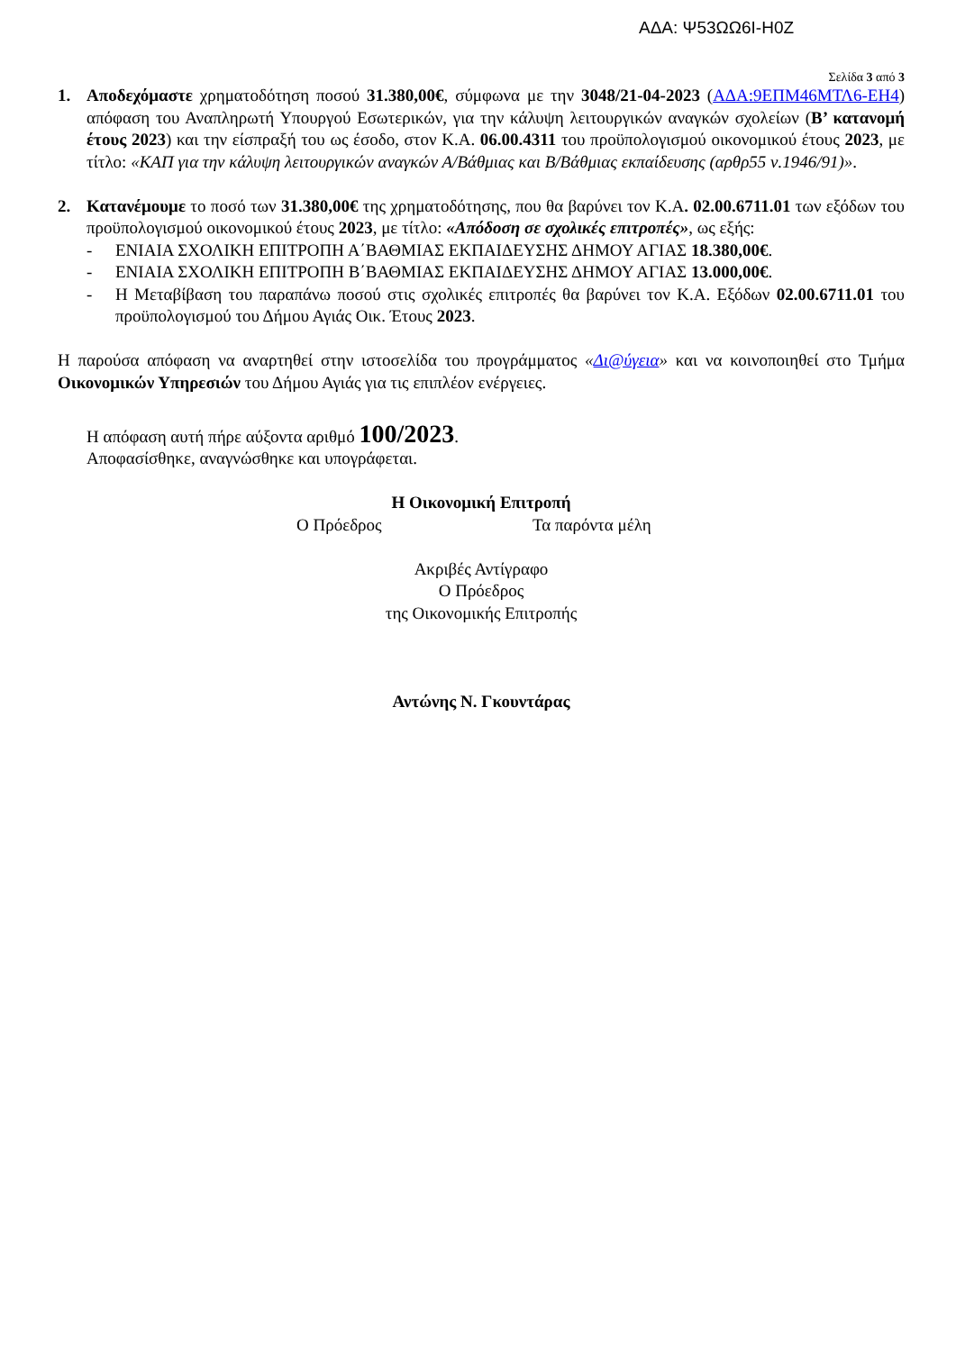ΑΔΑ: Ψ53ΩΩ6Ι-Η0Ζ
Σελίδα 3 από 3
1. Αποδεχόμαστε χρηματοδότηση ποσού 31.380,00€, σύμφωνα με την 3048/21-04-2023 (ΑΔΑ:9ΕΠΜ46ΜΤΛ6-ΕΗ4) απόφαση του Αναπληρωτή Υπουργού Εσωτερικών, για την κάλυψη λειτουργικών αναγκών σχολείων (Β’ κατανομή έτους 2023) και την είσπραξή του ως έσοδο, στον Κ.Α. 06.00.4311 του προϋπολογισμού οικονομικού έτους 2023, με τίτλο: «ΚΑΠ για την κάλυψη λειτουργικών αναγκών Α/Βάθμιας και Β/Βάθμιας εκπαίδευσης (αρθρ55 ν.1946/91)».
2. Κατανέμουμε το ποσό των 31.380,00€ της χρηματοδότησης, που θα βαρύνει τον Κ.Α. 02.00.6711.01 των εξόδων του προϋπολογισμού οικονομικού έτους 2023, με τίτλο: «Απόδοση σε σχολικές επιτροπές», ως εξής:
- ΕΝΙΑΙΑ ΣΧΟΛΙΚΗ ΕΠΙΤΡΟΠΗ Α΄ΒΑΘΜΙΑΣ ΕΚΠΑΙΔΕΥΣΗΣ ΔΗΜΟΥ ΑΓΙΑΣ 18.380,00€.
- ΕΝΙΑΙΑ ΣΧΟΛΙΚΗ ΕΠΙΤΡΟΠΗ Β΄ΒΑΘΜΙΑΣ ΕΚΠΑΙΔΕΥΣΗΣ ΔΗΜΟΥ ΑΓΙΑΣ 13.000,00€.
- Η Μεταβίβαση του παραπάνω ποσού στις σχολικές επιτροπές θα βαρύνει τον Κ.Α. Εξόδων 02.00.6711.01 του προϋπολογισμού του Δήμου Αγιάς Οικ. Έτους 2023.
Η παρούσα απόφαση να αναρτηθεί στην ιστοσελίδα του προγράμματος «Δι@ύγεια» και να κοινοποιηθεί στο Τμήμα Οικονομικών Υπηρεσιών του Δήμου Αγιάς για τις επιπλέον ενέργειες.
Η απόφαση αυτή πήρε αύξοντα αριθμό 100/2023.
Αποφασίσθηκε, αναγνώσθηκε και υπογράφεται.
Η Οικονομική Επιτροπή
Ο Πρόεδρος Τα παρόντα μέλη
Ακριβές Αντίγραφο
Ο Πρόεδρος
της Οικονομικής Επιτροπής
Αντώνης Ν. Γκουντάρας